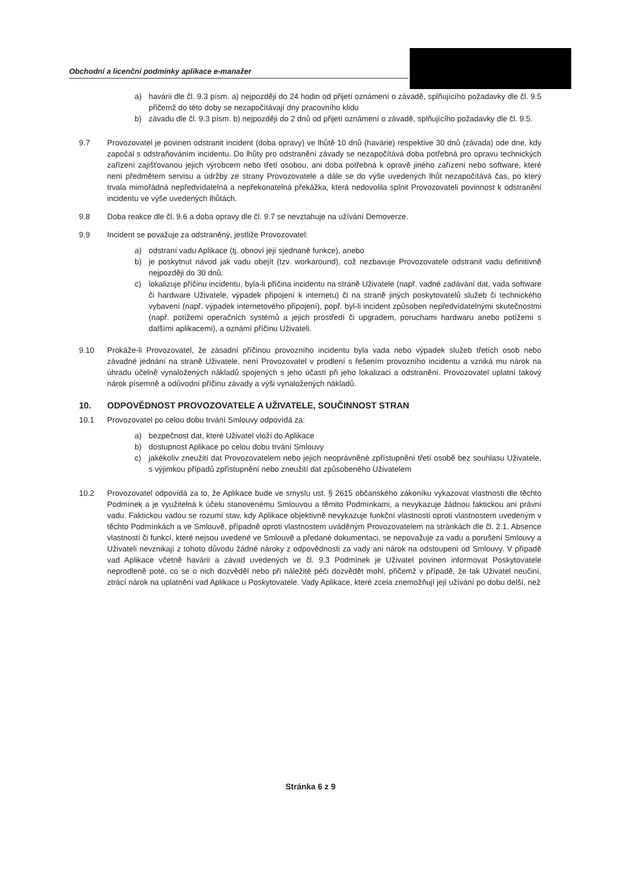Obchodní a licenční podmínky aplikace e-manažer
a) havárii dle čl. 9.3 písm. a) nejpozději do 24 hodin od přijetí oznámení o závadě, splňujícího požadavky dle čl. 9.5 přičemž do této doby se nezapočítávají dny pracovního klidu
b) závadu dle čl. 9.3 písm. b) nejpozději do 2 dnů od přijetí oznámení o závadě, splňujícího požadavky dle čl. 9.5.
9.7 Provozovatel je povinen odstranit incident (doba opravy) ve lhůtě 10 dnů (havárie) respektive 30 dnů (závada) ode dne, kdy započal s odstraňováním incidentu. Do lhůty pro odstranění závady se nezapočítává doba potřebná pro opravu technických zařízení zajišťovanou jejich výrobcem nebo třetí osobou, ani doba potřebná k opravě jiného zařízení nebo software, které není předmětem servisu a údržby ze strany Provozovatele a dále se do výše uvedených lhůt nezapočítává čas, po který trvala mimořádná nepředvídatelná a nepřekonatelná překážka, která nedovolila splnit Provozovateli povinnost k odstranění incidentu ve výše uvedených lhůtách.
9.8 Doba reakce dle čl. 9.6 a doba opravy dle čl. 9.7 se nevztahuje na užívání Demoverze.
9.9 Incident se považuje za odstraněný, jestliže Provozovatel:
a) odstraní vadu Aplikace (tj. obnoví její sjednané funkce), anebo
b) je poskytnut návod jak vadu obejít (tzv. workaround), což nezbavuje Provozovatele odstranit vadu definitivně nejpozději do 30 dnů.
c) lokalizuje příčinu incidentu, byla-li příčina incidentu na straně Uživatele (např. vadné zadávání dat, vada software či hardware Uživatele, výpadek připojení k internetu) či na straně jiných poskytovatelů služeb či technického vybavení (např. výpadek internetového připojení), popř. byl-li incident způsoben nepředvídatelnými skutečnostmi (např. potížemi operačních systémů a jejich prostředí či upgradem, poruchami hardwaru anebo potížemi s dalšími aplikacemi), a oznámí příčinu Uživateli.
9.10 Prokáže-li Provozovatel, že zásadní příčinou provozního incidentu byla vada nebo výpadek služeb třetích osob nebo závadné jednání na straně Uživatele, není Provozovatel v prodlení s řešením provozního incidentu a vzniká mu nárok na úhradu účelně vynaložených nákladů spojených s jeho účastí při jeho lokalizaci a odstranění. Provozovatel uplatní takový nárok písemně a odůvodní příčinu závady a výši vynaložených nákladů.
10. ODPOVĚDNOST PROVOZOVATELE A UŽIVATELE, SOUČINNOST STRAN
10.1 Provozovatel po celou dobu trvání Smlouvy odpovídá za:
a) bezpečnost dat, které Uživatel vloží do Aplikace
b) dostupnost Aplikace po celou dobu trvání Smlouvy
c) jakékoliv zneužití dat Provozovatelem nebo jejich neoprávněné zpřístupnění třetí osobě bez souhlasu Uživatele, s výjimkou případů zpřístupnění nebo zneužití dat způsobeného Uživatelem
10.2 Provozovatel odpovídá za to, že Aplikace bude ve smyslu ust. § 2615 občanského zákoníku vykazovat vlastnosti dle těchto Podmínek a je využitelná k účelu stanovenému Smlouvou a těmito Podmínkami, a nevykazuje žádnou faktickou ani právní vadu. Faktickou vadou se rozumí stav, kdy Aplikace objektivně nevykazuje funkční vlastnosti oproti vlastnostem uvedeným v těchto Podmínkách a ve Smlouvě, případně oproti vlastnostem uváděným Provozovatelem na stránkách dle čl. 2.1. Absence vlastností či funkcí, které nejsou uvedené ve Smlouvě a předané dokumentaci, se nepovažuje za vadu a porušení Smlouvy a Uživateli nevznikají z tohoto důvodu žádné nároky z odpovědnosti za vady ani nárok na odstoupení od Smlouvy. V případě vad Aplikace včetně havárii a závad uvedených ve čl. 9.3 Podmínek je Uživatel povinen informovat Poskytovatele neprodleně poté, co se o nich dozvěděl nebo při náležité péči dozvědět mohl, přičemž v případě, že tak Uživatel neučiní, ztrácí nárok na uplatnění vad Aplikace u Poskytovatele. Vady Aplikace, které zcela znemožňují její užívání po dobu delší, než
Stránka 6 z 9